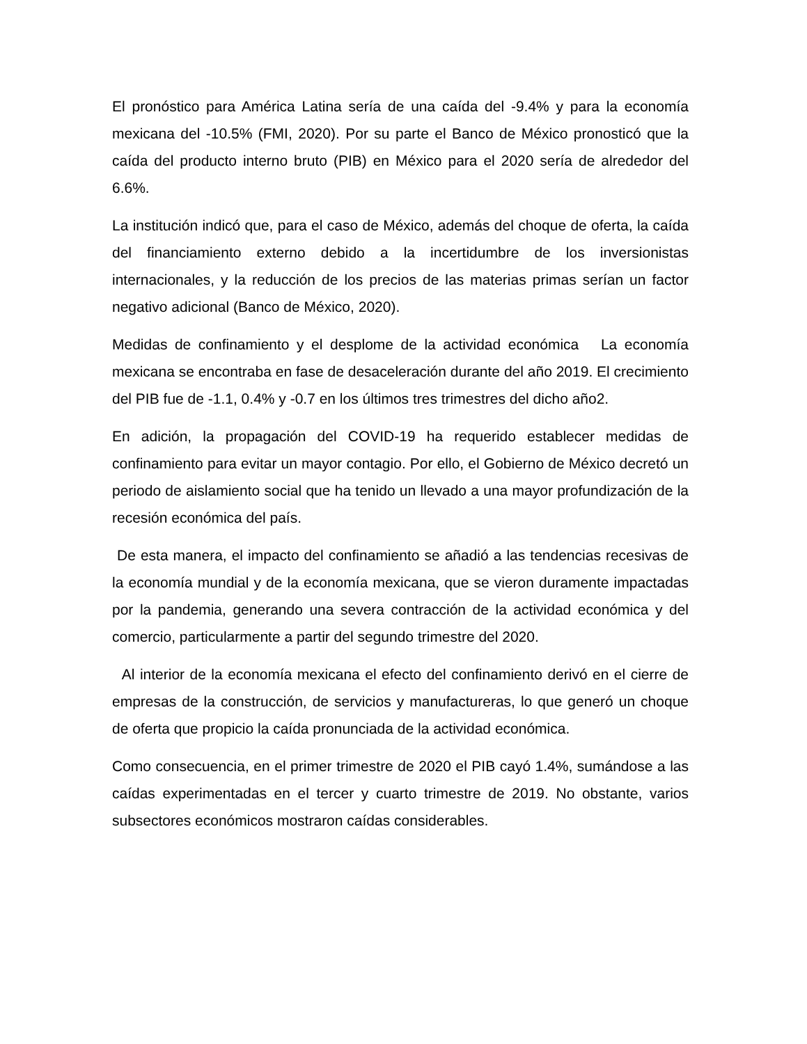El pronóstico para América Latina sería de una caída del -9.4% y para la economía mexicana del -10.5% (FMI, 2020). Por su parte el Banco de México pronosticó que la caída del producto interno bruto (PIB) en México para el 2020 sería de alrededor del 6.6%.
La institución indicó que, para el caso de México, además del choque de oferta, la caída del financiamiento externo debido a la incertidumbre de los inversionistas internacionales, y la reducción de los precios de las materias primas serían un factor negativo adicional (Banco de México, 2020).
Medidas de confinamiento y el desplome de la actividad económica La economía mexicana se encontraba en fase de desaceleración durante del año 2019. El crecimiento del PIB fue de -1.1, 0.4% y -0.7 en los últimos tres trimestres del dicho año2.
En adición, la propagación del COVID-19 ha requerido establecer medidas de confinamiento para evitar un mayor contagio. Por ello, el Gobierno de México decretó un periodo de aislamiento social que ha tenido un llevado a una mayor profundización de la recesión económica del país.
De esta manera, el impacto del confinamiento se añadió a las tendencias recesivas de la economía mundial y de la economía mexicana, que se vieron duramente impactadas por la pandemia, generando una severa contracción de la actividad económica y del comercio, particularmente a partir del segundo trimestre del 2020.
Al interior de la economía mexicana el efecto del confinamiento derivó en el cierre de empresas de la construcción, de servicios y manufactureras, lo que generó un choque de oferta que propicio la caída pronunciada de la actividad económica.
Como consecuencia, en el primer trimestre de 2020 el PIB cayó 1.4%, sumándose a las caídas experimentadas en el tercer y cuarto trimestre de 2019. No obstante, varios subsectores económicos mostraron caídas considerables.